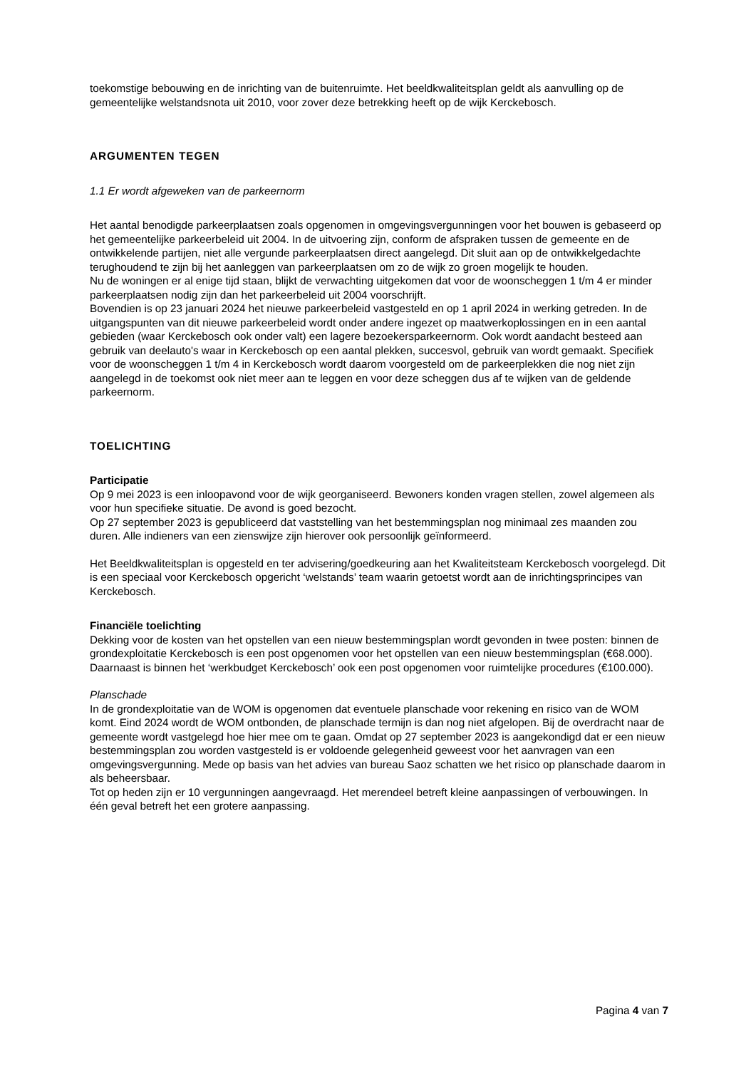toekomstige bebouwing en de inrichting van de buitenruimte. Het beeldkwaliteitsplan geldt als aanvulling op de gemeentelijke welstandsnota uit 2010, voor zover deze betrekking heeft op de wijk Kerckebosch.
ARGUMENTEN TEGEN
1.1 Er wordt afgeweken van de parkeernorm
Het aantal benodigde parkeerplaatsen zoals opgenomen in omgevingsvergunningen voor het bouwen is gebaseerd op het gemeentelijke parkeerbeleid uit 2004. In de uitvoering zijn, conform de afspraken tussen de gemeente en de ontwikkelende partijen, niet alle vergunde parkeerplaatsen direct aangelegd. Dit sluit aan op de ontwikkelgedachte terughoudend te zijn bij het aanleggen van parkeerplaatsen om zo de wijk zo groen mogelijk te houden.
Nu de woningen er al enige tijd staan, blijkt de verwachting uitgekomen dat voor de woonscheggen 1 t/m 4 er minder parkeerplaatsen nodig zijn dan het parkeerbeleid uit 2004 voorschrijft.
Bovendien is op 23 januari 2024 het nieuwe parkeerbeleid vastgesteld en op 1 april 2024 in werking getreden. In de uitgangspunten van dit nieuwe parkeerbeleid wordt onder andere ingezet op maatwerkoplossingen en in een aantal gebieden (waar Kerckebosch ook onder valt) een lagere bezoekersparkeernorm. Ook wordt aandacht besteed aan gebruik van deelauto's waar in Kerckebosch op een aantal plekken, succesvol, gebruik van wordt gemaakt. Specifiek voor de woonscheggen 1 t/m 4 in Kerckebosch wordt daarom voorgesteld om de parkeerplekken die nog niet zijn aangelegd in de toekomst ook niet meer aan te leggen en voor deze scheggen dus af te wijken van de geldende parkeernorm.
TOELICHTING
Participatie
Op 9 mei 2023 is een inloopavond voor de wijk georganiseerd. Bewoners konden vragen stellen, zowel algemeen als voor hun specifieke situatie. De avond is goed bezocht.
Op 27 september 2023 is gepubliceerd dat vaststelling van het bestemmingsplan nog minimaal zes maanden zou duren. Alle indieners van een zienswijze zijn hierover ook persoonlijk geïnformeerd.
Het Beeldkwaliteitsplan is opgesteld en ter advisering/goedkeuring aan het Kwaliteitsteam Kerckebosch voorgelegd. Dit is een speciaal voor Kerckebosch opgericht ‘welstands’ team waarin getoetst wordt aan de inrichtingsprincipes van Kerckebosch.
Financiële toelichting
Dekking voor de kosten van het opstellen van een nieuw bestemmingsplan wordt gevonden in twee posten: binnen de grondexploitatie Kerckebosch is een post opgenomen voor het opstellen van een nieuw bestemmingsplan (€68.000). Daarnaast is binnen het ‘werkbudget Kerckebosch’ ook een post opgenomen voor ruimtelijke procedures (€100.000).
Planschade
In de grondexploitatie van de WOM is opgenomen dat eventuele planschade voor rekening en risico van de WOM komt. Eind 2024 wordt de WOM ontbonden, de planschade termijn is dan nog niet afgelopen. Bij de overdracht naar de gemeente wordt vastgelegd hoe hier mee om te gaan. Omdat op 27 september 2023 is aangekondigd dat er een nieuw bestemmingsplan zou worden vastgesteld is er voldoende gelegenheid geweest voor het aanvragen van een omgevingsvergunning. Mede op basis van het advies van bureau Saoz schatten we het risico op planschade daarom in als beheersbaar.
Tot op heden zijn er 10 vergunningen aangevraagd. Het merendeel betreft kleine aanpassingen of verbouwingen. In één geval betreft het een grotere aanpassing.
Pagina 4 van 7